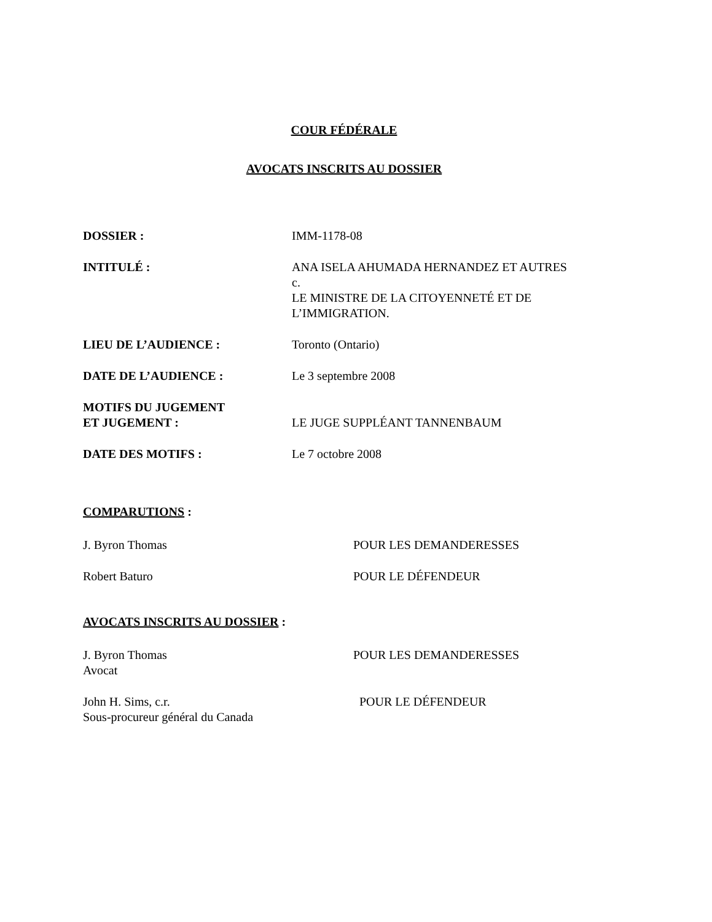COUR FÉDÉRALE
AVOCATS INSCRITS AU DOSSIER
DOSSIER : IMM-1178-08
INTITULÉ : ANA ISELA AHUMADA HERNANDEZ ET AUTRES
c.
LE MINISTRE DE LA CITOYENNETÉ ET DE
L’IMMIGRATION.
LIEU DE L’AUDIENCE : Toronto (Ontario)
DATE DE L’AUDIENCE : Le 3 septembre 2008
MOTIFS DU JUGEMENT
ET JUGEMENT :
LE JUGE SUPPLÉANT TANNENBAUM
DATE DES MOTIFS : Le 7 octobre 2008
COMPARUTIONS :
J. Byron Thomas POUR LES DEMANDERESSES
Robert Baturo POUR LE DÉFENDEUR
AVOCATS INSCRITS AU DOSSIER :
J. Byron Thomas
Avocat
POUR LES DEMANDERESSES
John H. Sims, c.r.
Sous-procureur général du Canada
POUR LE DÉFENDEUR